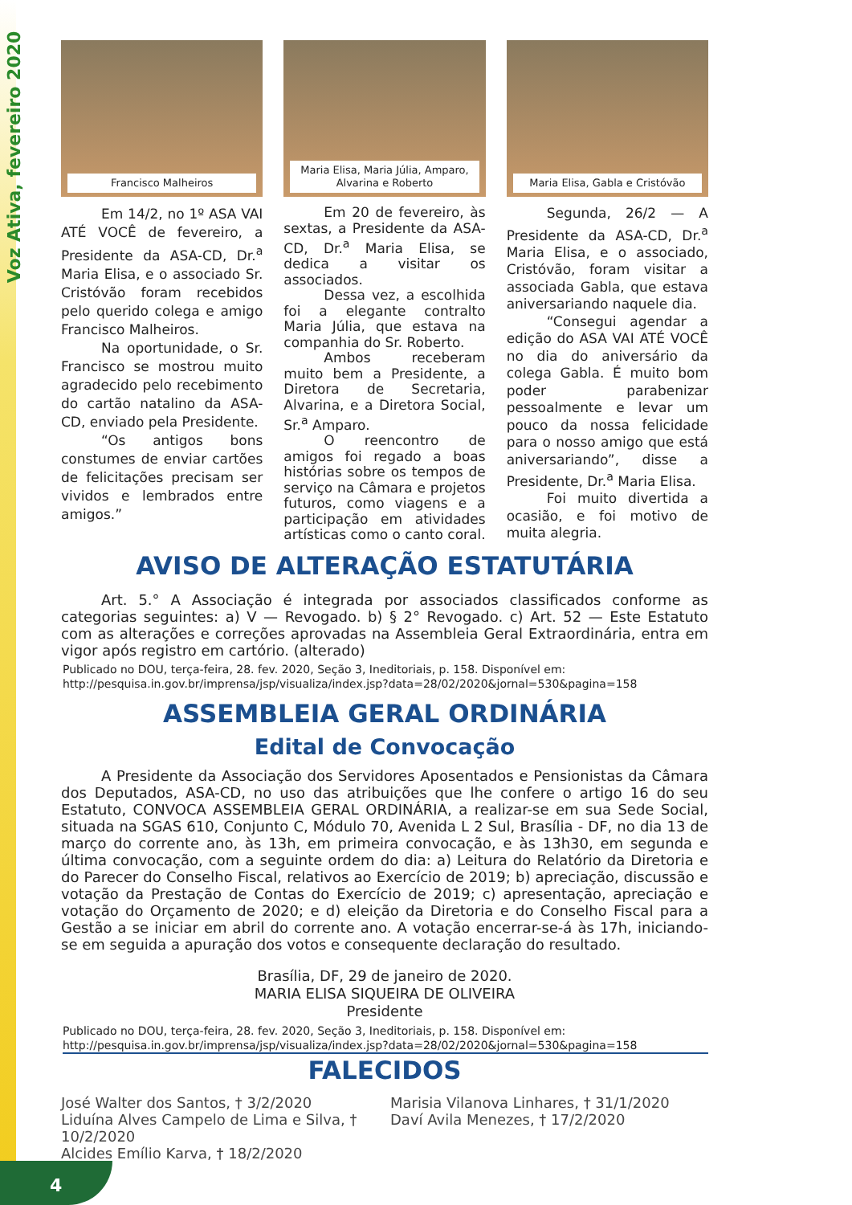Voz Ativa, fevereiro 2020
Francisco Malheiros
Em 14/2, no 1º ASA VAI ATÉ VOCÊ de fevereiro, a Presidente da ASA-CD, Dr.<sup>a</sup> Maria Elisa, e o associado Sr. Cristóvão foram recebidos pelo querido colega e amigo Francisco Malheiros.
Na oportunidade, o Sr. Francisco se mostrou muito agradecido pelo recebimento do cartão natalino da ASA-CD, enviado pela Presidente.
“Os antigos bons constumes de enviar cartões de felicitações precisam ser vividos e lembrados entre amigos.”
Maria Elisa, Maria Júlia, Amparo, Alvarina e Roberto
Em 20 de fevereiro, às sextas, a Presidente da ASA-CD, Dr.<sup>a</sup> Maria Elisa, se dedica a visitar os associados.
Dessa vez, a escolhida foi a elegante contralto Maria Júlia, que estava na companhia do Sr. Roberto.
Ambos receberam muito bem a Presidente, a Diretora de Secretaria, Alvarina, e a Diretora Social, Sr.<sup>a</sup> Amparo.
O reencontro de amigos foi regado a boas histórias sobre os tempos de serviço na Câmara e projetos futuros, como viagens e a participação em atividades artísticas como o canto coral.
Maria Elisa, Gabla e Cristóvão
Segunda, 26/2 — A Presidente da ASA-CD, Dr.<sup>a</sup> Maria Elisa, e o associado, Cristóvão, foram visitar a associada Gabla, que estava aniversariando naquele dia.
“Consegui agendar a edição do ASA VAI ATÉ VOCÊ no dia do aniversário da colega Gabla. É muito bom poder parabenizar pessoalmente e levar um pouco da nossa felicidade para o nosso amigo que está aniversariando”, disse a Presidente, Dr.<sup>a</sup> Maria Elisa.
Foi muito divertida a ocasião, e foi motivo de muita alegria.
AVISO DE ALTERAÇÃO ESTATUTÁRIA
Art. 5.° A Associação é integrada por associados classificados conforme as categorias seguintes: a) V — Revogado. b) § 2° Revogado. c) Art. 52 — Este Estatuto com as alterações e correções aprovadas na Assembleia Geral Extraordinária, entra em vigor após registro em cartório. (alterado)
Publicado no DOU, terça-feira, 28. fev. 2020, Seção 3, Ineditoriais, p. 158. Disponível em: http://pesquisa.in.gov.br/imprensa/jsp/visualiza/index.jsp?data=28/02/2020&jornal=530&pagina=158
ASSEMBLEIA GERAL ORDINÁRIA
Edital de Convocação
A Presidente da Associação dos Servidores Aposentados e Pensionistas da Câmara dos Deputados, ASA-CD, no uso das atribuições que lhe confere o artigo 16 do seu Estatuto, CONVOCA ASSEMBLEIA GERAL ORDINÁRIA, a realizar-se em sua Sede Social, situada na SGAS 610, Conjunto C, Módulo 70, Avenida L 2 Sul, Brasília - DF, no dia 13 de março do corrente ano, às 13h, em primeira convocação, e às 13h30, em segunda e última convocação, com a seguinte ordem do dia: a) Leitura do Relatório da Diretoria e do Parecer do Conselho Fiscal, relativos ao Exercício de 2019; b) apreciação, discussão e votação da Prestação de Contas do Exercício de 2019; c) apresentação, apreciação e votação do Orçamento de 2020; e d) eleição da Diretoria e do Conselho Fiscal para a Gestão a se iniciar em abril do corrente ano. A votação encerrar-se-á às 17h, iniciando-se em seguida a apuração dos votos e consequente declaração do resultado.
Brasília, DF, 29 de janeiro de 2020.
MARIA ELISA SIQUEIRA DE OLIVEIRA
Presidente
Publicado no DOU, terça-feira, 28. fev. 2020, Seção 3, Ineditoriais, p. 158. Disponível em: http://pesquisa.in.gov.br/imprensa/jsp/visualiza/index.jsp?data=28/02/2020&jornal=530&pagina=158
FALECIDOS
José Walter dos Santos, † 3/2/2020
Marisia Vilanova Linhares, † 31/1/2020
Liduína Alves Campelo de Lima e Silva, † 10/2/2020
Daví Avila Menezes, † 17/2/2020
Alcides Emílio Karva, † 18/2/2020
4